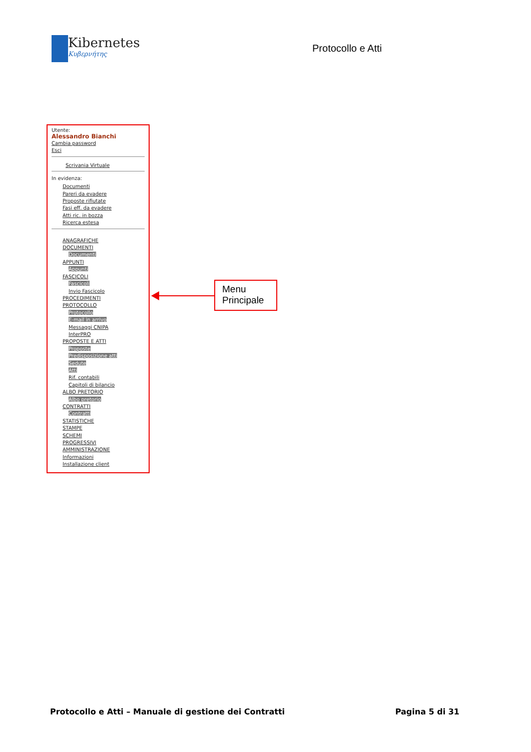Kibernetes
Κυβερνήτης
Protocollo e Atti
Utente:
Alessandro Bianchi
Cambia password
Esci
Scrivania Virtuale
In evidenza:
Documenti
Pareri da evadere
Proposte rifiutate
Fasi eff. da evadere
Atti ric. in bozza
Ricerca estesa
ANAGRAFICHE
DOCUMENTI
Documenti
APPUNTI
Appunti
FASCICOLI
Fascicoli
Invio Fascicolo
PROCEDIMENTI
PROTOCOLLO
Protocollo
E-mail in arrivo
Messaggi CNIPA
InterPRO
PROPOSTE E ATTI
Proposte
Predisposizione atti
Sedute
Atti
Rif. contabili
Capitoli di bilancio
ALBO PRETORIO
Albo pretorio
CONTRATTI
Contratti
STATISTICHE
STAMPE
SCHEMI
PROGRESSIVI
AMMINISTRAZIONE
Informazioni
Installazione client
Menu
Principale
Protocollo e Atti – Manuale di gestione dei Contratti Pagina 5 di 31